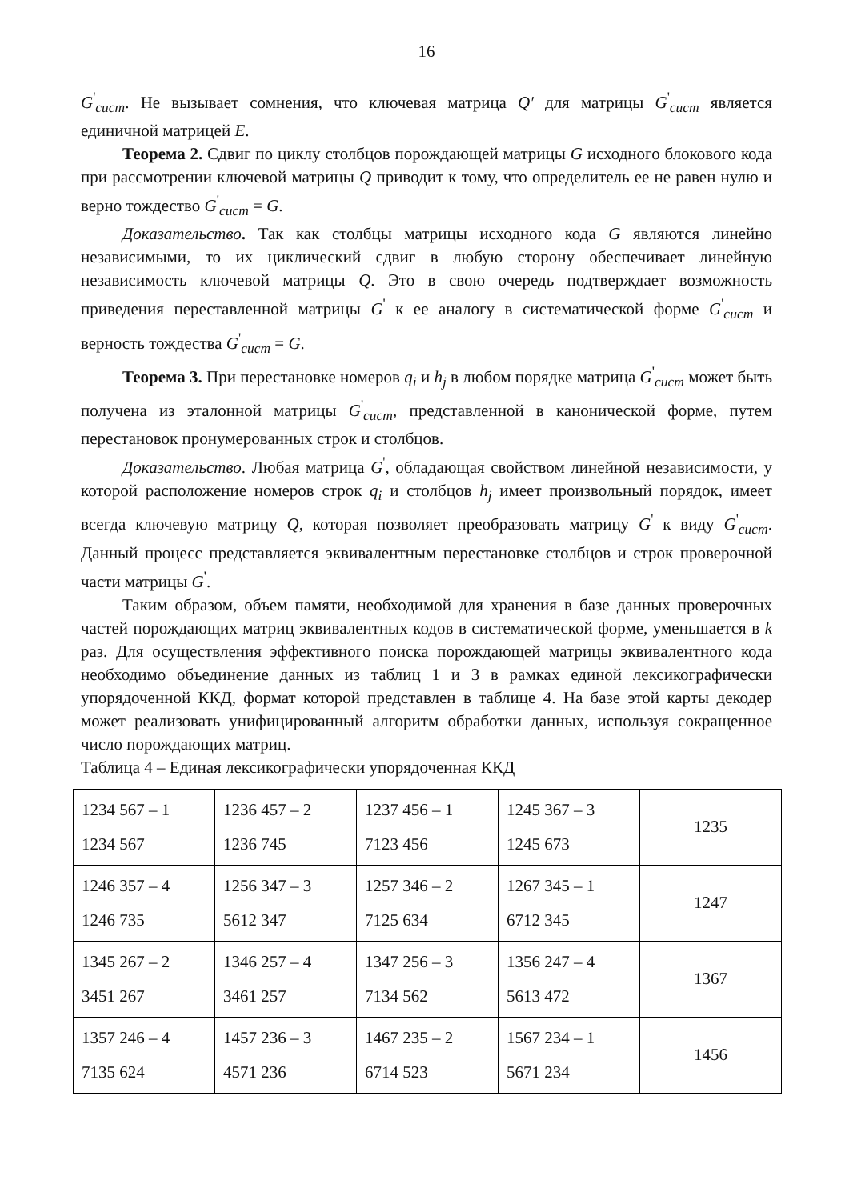16
G<sup>'</sup><sub>сист</sub>. Не вызывает сомнения, что ключевая матрица Q′ для матрицы G<sup>'</sup><sub>сист</sub> является единичной матрицей E.
Теорема 2. Сдвиг по циклу столбцов порождающей матрицы G исходного блокового кода при рассмотрении ключевой матрицы Q приводит к тому, что определитель ее не равен нулю и верно тождество G<sup>'</sup><sub>сист</sub> = G.
Доказательство. Так как столбцы матрицы исходного кода G являются линейно независимыми, то их циклический сдвиг в любую сторону обеспечивает линейную независимость ключевой матрицы Q. Это в свою очередь подтверждает возможность приведения переставленной матрицы G<sup>'</sup> к ее аналогу в систематической форме G<sup>'</sup><sub>сист</sub> и верность тождества G<sup>'</sup><sub>сист</sub> = G.
Теорема 3. При перестановке номеров q<sub>i</sub> и h<sub>j</sub> в любом порядке матрица G<sup>'</sup><sub>сист</sub> может быть получена из эталонной матрицы G<sup>'</sup><sub>сист</sub>, представленной в канонической форме, путем перестановок пронумерованных строк и столбцов.
Доказательство. Любая матрица G<sup>'</sup>, обладающая свойством линейной независимости, у которой расположение номеров строк q<sub>i</sub> и столбцов h<sub>j</sub> имеет произвольный порядок, имеет всегда ключевую матрицу Q, которая позволяет преобразовать матрицу G<sup>'</sup> к виду G<sup>'</sup><sub>сист</sub>. Данный процесс представляется эквивалентным перестановке столбцов и строк проверочной части матрицы G<sup>'</sup>.
Таким образом, объем памяти, необходимой для хранения в базе данных проверочных частей порождающих матриц эквивалентных кодов в систематической форме, уменьшается в k раз. Для осуществления эффективного поиска порождающей матрицы эквивалентного кода необходимо объединение данных из таблиц 1 и 3 в рамках единой лексикографически упорядоченной ККД, формат которой представлен в таблице 4. На базе этой карты декодер может реализовать унифицированный алгоритм обработки данных, используя сокращенное число порождающих матриц.
Таблица 4 – Единая лексикографически упорядоченная ККД
| 1234 567 – 1 1234 567 | 1236 457 – 2 1236 745 | 1237 456 – 1 7123 456 | 1245 367 – 3 1245 673 | 1235 |
| 1246 357 – 4 1246 735 | 1256 347 – 3 5612 347 | 1257 346 – 2 7125 634 | 1267 345 – 1 6712 345 | 1247 |
| 1345 267 – 2 3451 267 | 1346 257 – 4 3461 257 | 1347 256 – 3 7134 562 | 1356 247 – 4 5613 472 | 1367 |
| 1357 246 – 4 7135 624 | 1457 236 – 3 4571 236 | 1467 235 – 2 6714 523 | 1567 234 – 1 5671 234 | 1456 |